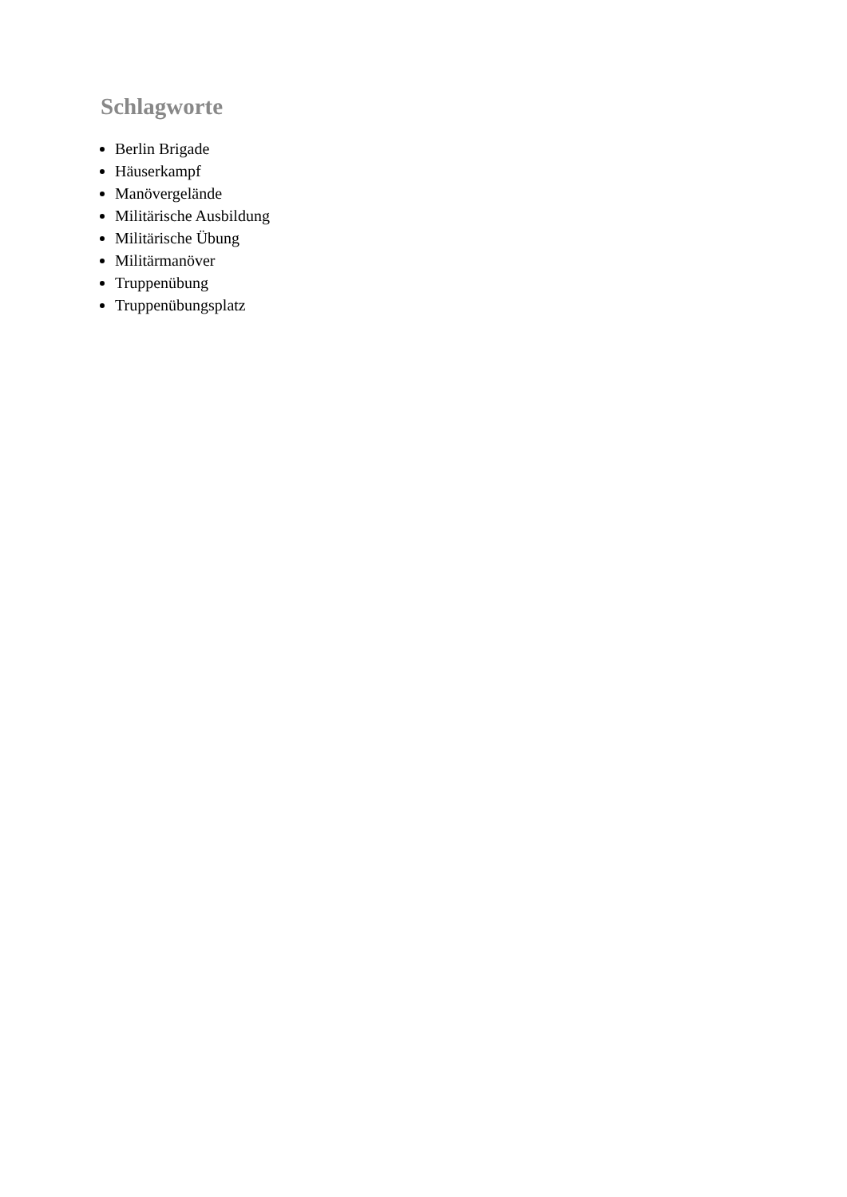Schlagworte
Berlin Brigade
Häuserkampf
Manövergelände
Militärische Ausbildung
Militärische Übung
Militärmanöver
Truppenübung
Truppenübungsplatz